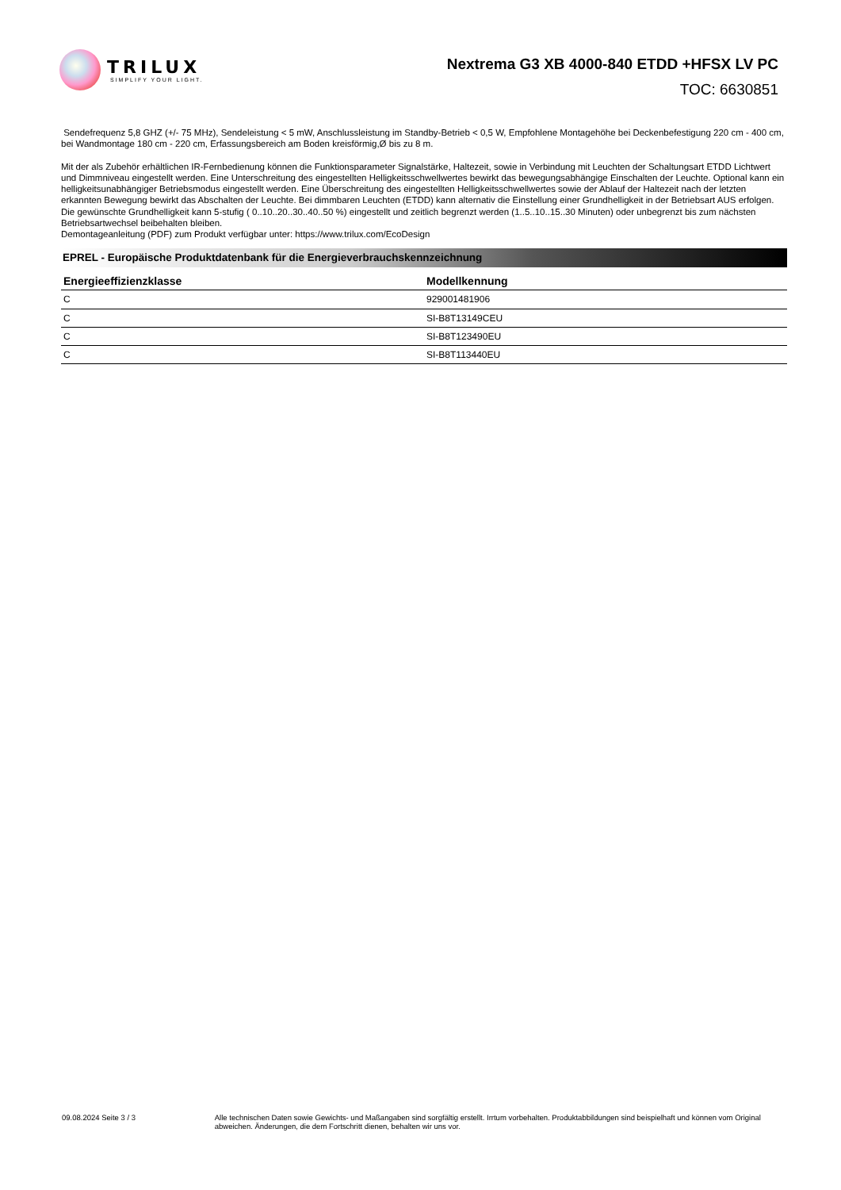TRILUX
SIMPLIFY YOUR LIGHT.
Nextrema G3 XB 4000-840 ETDD +HFSX LV PC
TOC: 6630851
Sendefrequenz 5,8 GHZ (+/- 75 MHz), Sendeleistung < 5 mW, Anschlussleistung im Standby-Betrieb < 0,5 W, Empfohlene Montagehöhe bei Deckenbefestigung 220 cm - 400 cm, bei Wandmontage 180 cm - 220 cm, Erfassungsbereich am Boden kreisförmig,Ø bis zu 8 m.
Mit der als Zubehör erhältlichen IR-Fernbedienung können die Funktionsparameter Signalstärke, Haltezeit, sowie in Verbindung mit Leuchten der Schaltungsart ETDD Lichtwert und Dimmniveau eingestellt werden. Eine Unterschreitung des eingestellten Helligkeitsschwellwertes bewirkt das bewegungsabhängige Einschalten der Leuchte. Optional kann ein helligkeitsunabhängiger Betriebsmodus eingestellt werden. Eine Überschreitung des eingestellten Helligkeitsschwellwertes sowie der Ablauf der Haltezeit nach der letzten erkannten Bewegung bewirkt das Abschalten der Leuchte. Bei dimmbaren Leuchten (ETDD) kann alternativ die Einstellung einer Grundhelligkeit in der Betriebsart AUS erfolgen. Die gewünschte Grundhelligkeit kann 5-stufig ( 0..10..20..30..40..50 %) eingestellt und zeitlich begrenzt werden (1..5..10..15..30 Minuten) oder unbegrenzt bis zum nächsten Betriebsartwechsel beibehalten bleiben.
Demontageanleitung (PDF) zum Produkt verfügbar unter: https://www.trilux.com/EcoDesign
EPREL - Europäische Produktdatenbank für die Energieverbrauchskennzeichnung
| Energieeffizienzklasse | Modellkennung |
| --- | --- |
| C | 929001481906 |
| C | SI-B8T13149CEU |
| C | SI-B8T123490EU |
| C | SI-B8T113440EU |
09.08.2024 Seite 3 / 3 Alle technischen Daten sowie Gewichts- und Maßangaben sind sorgfältig erstellt. Irrtum vorbehalten. Produktabbildungen sind beispielhaft und können vom Original abweichen. Änderungen, die dem Fortschritt dienen, behalten wir uns vor.